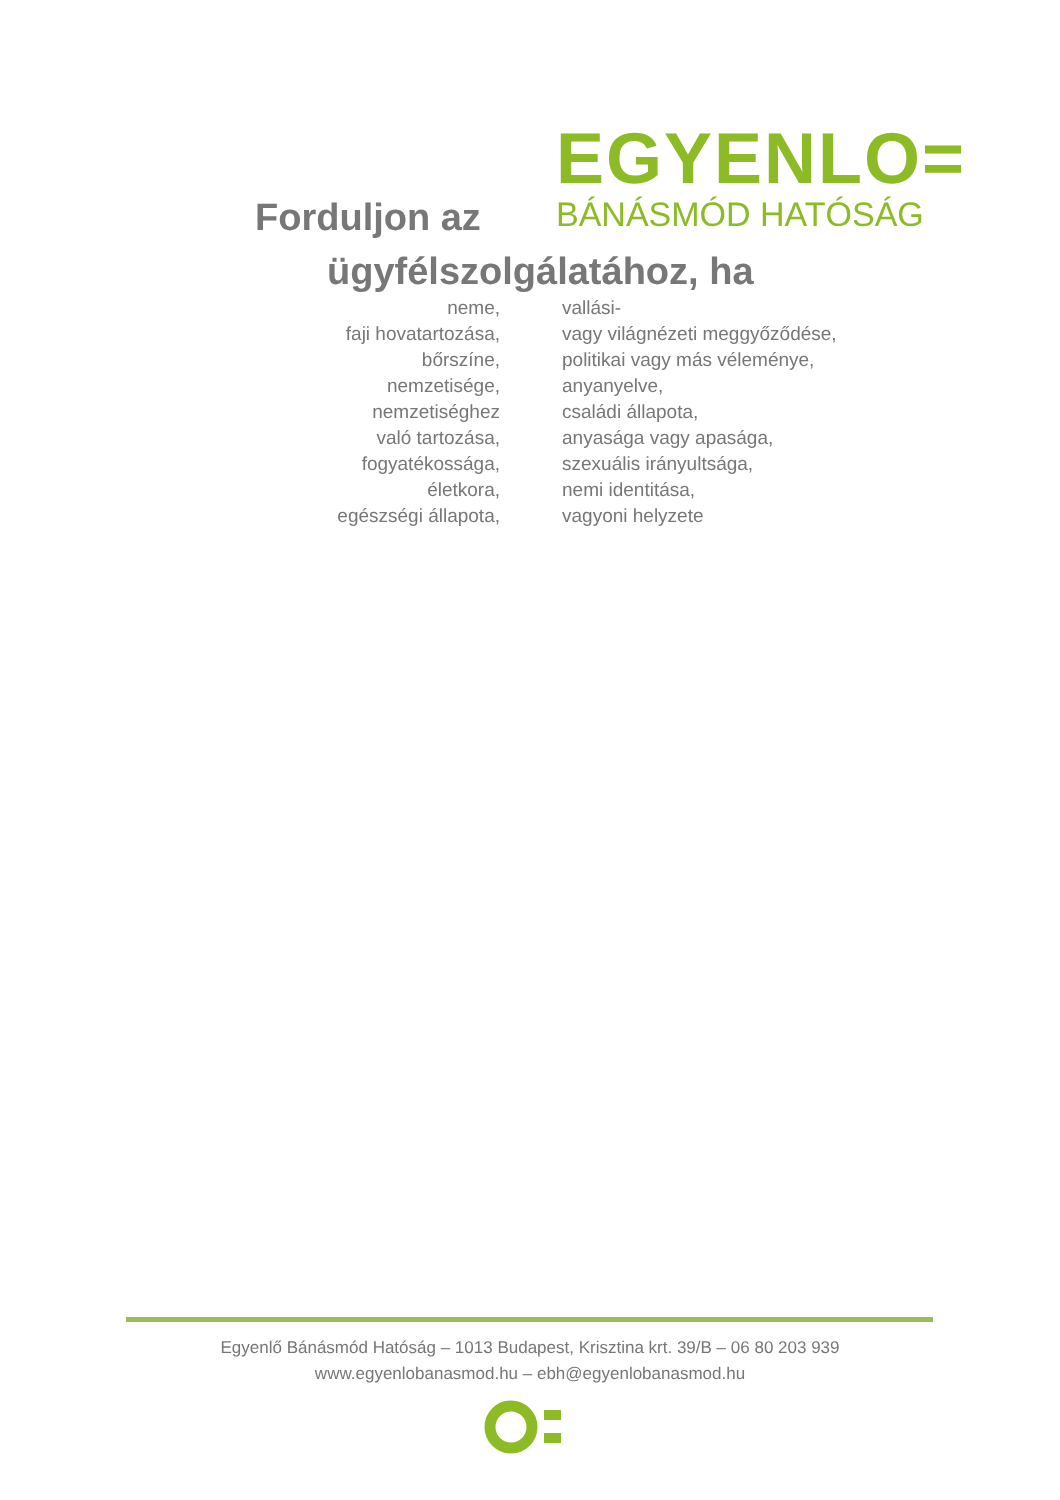EGYENLO=
BÁNÁSMÓD HATÓSÁG
Forduljon az
ügyfélszolgálatához, ha
neme,
faji hovatartozása,
bőrszíne,
nemzetisége,
nemzetiséghez
való tartozása,
fogyatékossága,
életkora,
egészségi állapota,
vallási-
vagy világnézeti meggyőződése,
politikai vagy más véleménye,
anyanyelve,
családi állapota,
anyasága vagy apasága,
szexuális irányultsága,
nemi identitása,
vagyoni helyzete
Egyenlő Bánásmód Hatóság – 1013 Budapest, Krisztina krt. 39/B – 06 80 203 939
www.egyenlobanasmod.hu – ebh@egyenlobanasmod.hu